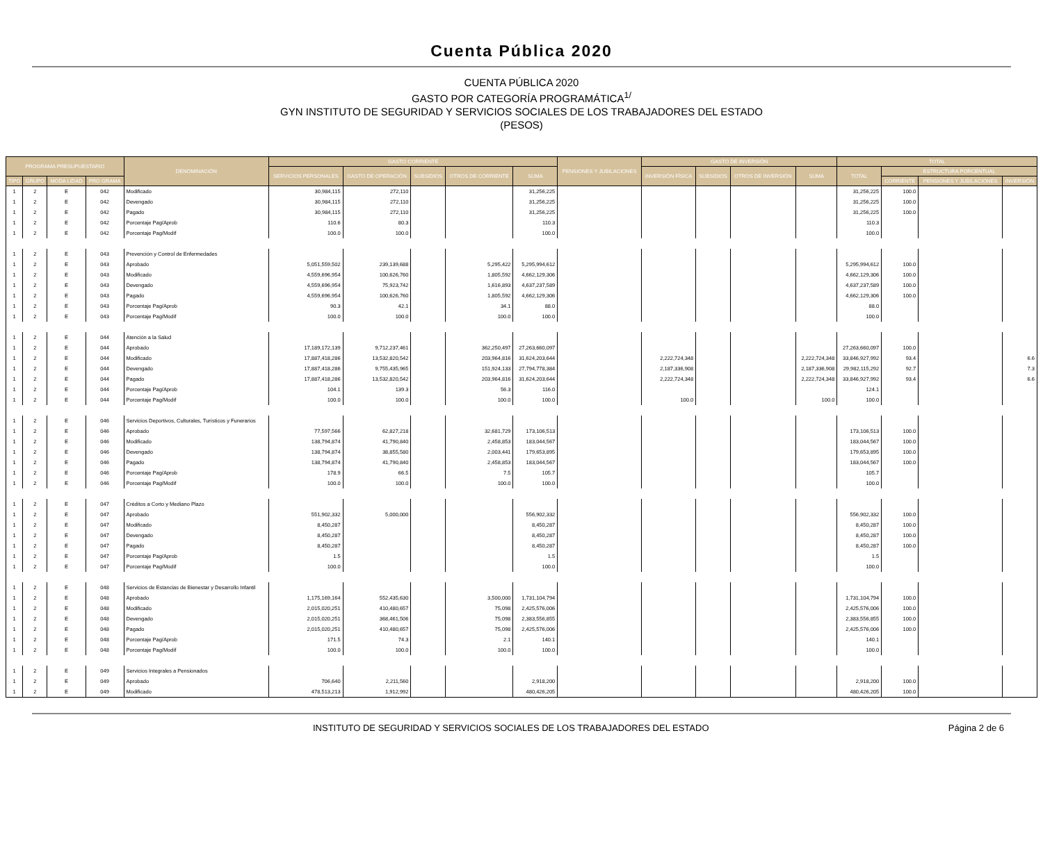Cuenta Pública 2020
CUENTA PÚBLICA 2020
GASTO POR CATEGORÍA PROGRAMÁTICA<sup>1/</sup>
GYN INSTITUTO DE SEGURIDAD Y SERVICIOS SOCIALES DE LOS TRABAJADORES DEL ESTADO
(PESOS)
| PROGRAMA PRESUPUESTARIO | | | | DENOMINACIÓN | GASTO CORRIENTE | | | | | PENSIONES Y JUBILACIONES | GASTO DE INVERSIÓN | | | | TOTAL | | | |
| --- | --- | --- | --- | --- | --- | --- | --- | --- | --- | --- | --- | --- | --- | --- | --- | --- | --- | --- |
| | | | | | SERVICIOS PERSONALES | GASTO DE OPERACIÓN | SUBSIDIOS | OTROS DE CORRIENTE | SUMA | | INVERSIÓN FÍSICA | SUBSIDIOS | OTROS DE INVERSIÓN | SUMA | TOTAL | ESTRUCTURA PORCENTUAL | | |
| TIPO | GRUPO | MODA LIDAD | PRO GRAMA | | | | | | | | | | | | | CORRIENTE | PENSIONES Y JUBILACIONES | INVERSIÓN |
| 1 | 2 | E | 042 | Modificado | 30,984,115 | 272,110 | | | 31,256,225 | | | | | | 31,256,225 | 100.0 | | |
| 1 | 2 | E | 042 | Devengado | 30,984,115 | 272,110 | | | 31,256,225 | | | | | | 31,256,225 | 100.0 | | |
| 1 | 2 | E | 042 | Pagado | 30,984,115 | 272,110 | | | 31,256,225 | | | | | | 31,256,225 | 100.0 | | |
| 1 | 2 | E | 042 | Porcentaje Pag/Aprob | 110.6 | 80.3 | | | 110.3 | | | | | | 110.3 | | | |
| 1 | 2 | E | 042 | Porcentaje Pag/Modif | 100.0 | 100.0 | | | 100.0 | | | | | | 100.0 | | | |
| 1 | 2 | E | 043 | Prevención y Control de Enfermedades | | | | | | | | | | | | | | |
| 1 | 2 | E | 043 | Aprobado | 5,051,559,502 | 239,139,688 | | 5,295,422 | 5,295,994,612 | | | | | | 5,295,994,612 | 100.0 | | |
| 1 | 2 | E | 043 | Modificado | 4,559,696,954 | 100,626,760 | | 1,805,592 | 4,662,129,306 | | | | | | 4,662,129,306 | 100.0 | | |
| 1 | 2 | E | 043 | Devengado | 4,559,696,954 | 75,923,742 | | 1,616,893 | 4,637,237,589 | | | | | | 4,637,237,589 | 100.0 | | |
| 1 | 2 | E | 043 | Pagado | 4,559,696,954 | 100,626,760 | | 1,805,592 | 4,662,129,306 | | | | | | 4,662,129,306 | 100.0 | | |
| 1 | 2 | E | 043 | Porcentaje Pag/Aprob | 90.3 | 42.1 | | 34.1 | 88.0 | | | | | | 88.0 | | | |
| 1 | 2 | E | 043 | Porcentaje Pag/Modif | 100.0 | 100.0 | | 100.0 | 100.0 | | | | | | 100.0 | | | |
| 1 | 2 | E | 044 | Atención a la Salud | | | | | | | | | | | | | | |
| 1 | 2 | E | 044 | Aprobado | 17,189,172,139 | 9,712,237,461 | | 362,250,497 | 27,263,660,097 | | | | | | 27,263,660,097 | 100.0 | | |
| 1 | 2 | E | 044 | Modificado | 17,887,418,286 | 13,532,820,542 | | 203,964,816 | 31,624,203,644 | | 2,222,724,348 | | | 2,222,724,348 | 33,846,927,992 | 93.4 | | 6.6 |
| 1 | 2 | E | 044 | Devengado | 17,887,418,286 | 9,755,435,965 | | 151,924,133 | 27,794,778,384 | | 2,187,336,908 | | | 2,187,336,908 | 29,982,115,292 | 92.7 | | 7.3 |
| 1 | 2 | E | 044 | Pagado | 17,887,418,286 | 13,532,820,542 | | 203,964,816 | 31,624,203,644 | | 2,222,724,348 | | | 2,222,724,348 | 33,846,927,992 | 93.4 | | 6.6 |
| 1 | 2 | E | 044 | Porcentaje Pag/Aprob | 104.1 | 139.3 | | 56.3 | 116.0 | | | | | | 124.1 | | | |
| 1 | 2 | E | 044 | Porcentaje Pag/Modif | 100.0 | 100.0 | | 100.0 | 100.0 | | 100.0 | | | 100.0 | 100.0 | | | |
| 1 | 2 | E | 046 | Servicios Deportivos, Culturales, Turísticos y Funerarios | | | | | | | | | | | | | | |
| 1 | 2 | E | 046 | Aprobado | 77,597,566 | 62,827,218 | | 32,681,729 | 173,106,513 | | | | | | 173,106,513 | 100.0 | | |
| 1 | 2 | E | 046 | Modificado | 138,794,874 | 41,790,840 | | 2,458,853 | 183,044,567 | | | | | | 183,044,567 | 100.0 | | |
| 1 | 2 | E | 046 | Devengado | 138,794,874 | 38,855,580 | | 2,003,441 | 179,653,895 | | | | | | 179,653,895 | 100.0 | | |
| 1 | 2 | E | 046 | Pagado | 138,794,874 | 41,790,840 | | 2,458,853 | 183,044,567 | | | | | | 183,044,567 | 100.0 | | |
| 1 | 2 | E | 046 | Porcentaje Pag/Aprob | 178.9 | 66.5 | | 7.5 | 105.7 | | | | | | 105.7 | | | |
| 1 | 2 | E | 046 | Porcentaje Pag/Modif | 100.0 | 100.0 | | 100.0 | 100.0 | | | | | | 100.0 | | | |
| 1 | 2 | E | 047 | Créditos a Corto y Mediano Plazo | | | | | | | | | | | | | | |
| 1 | 2 | E | 047 | Aprobado | 551,902,332 | 5,000,000 | | | 556,902,332 | | | | | | 556,902,332 | 100.0 | | |
| 1 | 2 | E | 047 | Modificado | 8,450,287 | | | | 8,450,287 | | | | | | 8,450,287 | 100.0 | | |
| 1 | 2 | E | 047 | Devengado | 8,450,287 | | | | 8,450,287 | | | | | | 8,450,287 | 100.0 | | |
| 1 | 2 | E | 047 | Pagado | 8,450,287 | | | | 8,450,287 | | | | | | 8,450,287 | 100.0 | | |
| 1 | 2 | E | 047 | Porcentaje Pag/Aprob | 1.5 | | | | 1.5 | | | | | | 1.5 | | | |
| 1 | 2 | E | 047 | Porcentaje Pag/Modif | 100.0 | | | | 100.0 | | | | | | 100.0 | | | |
| 1 | 2 | E | 048 | Servicios de Estancias de Bienestar y Desarrollo Infantil | | | | | | | | | | | | | | |
| 1 | 2 | E | 048 | Aprobado | 1,175,169,164 | 552,435,630 | | 3,500,000 | 1,731,104,794 | | | | | | 1,731,104,794 | 100.0 | | |
| 1 | 2 | E | 048 | Modificado | 2,015,020,251 | 410,480,657 | | 75,098 | 2,425,576,006 | | | | | | 2,425,576,006 | 100.0 | | |
| 1 | 2 | E | 048 | Devengado | 2,015,020,251 | 368,461,506 | | 75,098 | 2,383,556,855 | | | | | | 2,383,556,855 | 100.0 | | |
| 1 | 2 | E | 048 | Pagado | 2,015,020,251 | 410,480,657 | | 75,098 | 2,425,576,006 | | | | | | 2,425,576,006 | 100.0 | | |
| 1 | 2 | E | 048 | Porcentaje Pag/Aprob | 171.5 | 74.3 | | 2.1 | 140.1 | | | | | | 140.1 | | | |
| 1 | 2 | E | 048 | Porcentaje Pag/Modif | 100.0 | 100.0 | | 100.0 | 100.0 | | | | | | 100.0 | | | |
| 1 | 2 | E | 049 | Servicios Integrales a Pensionados | | | | | | | | | | | | | | |
| 1 | 2 | E | 049 | Aprobado | 706,640 | 2,211,560 | | | 2,918,200 | | | | | | 2,918,200 | 100.0 | | |
| 1 | 2 | E | 049 | Modificado | 478,513,213 | 1,912,992 | | | 480,426,205 | | | | | | 480,426,205 | 100.0 | | |
INSTITUTO DE SEGURIDAD Y SERVICIOS SOCIALES DE LOS TRABAJADORES DEL ESTADO Página 2 de 6